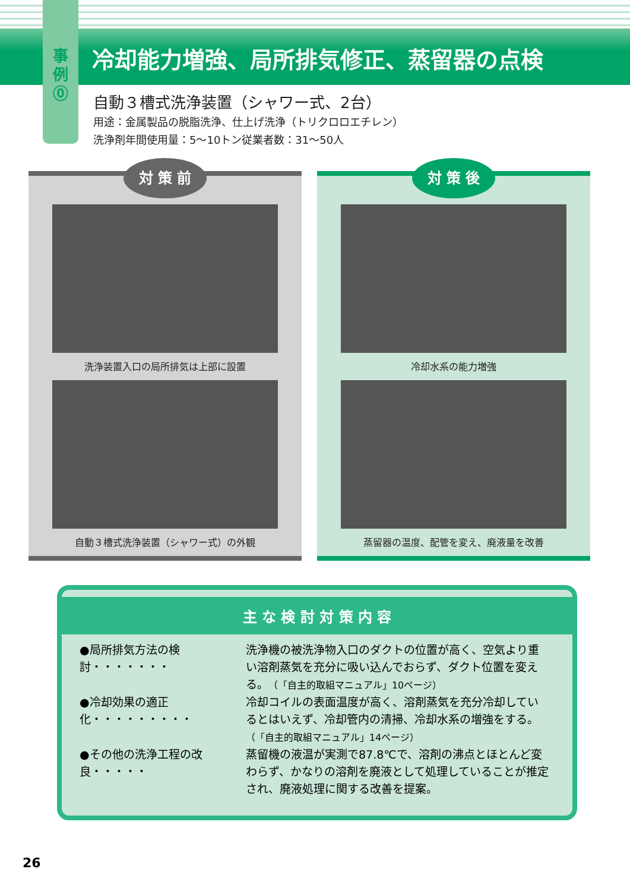事
例
⓪
冷却能力増強、局所排気修正、蒸留器の点検
自動３槽式洗浄装置（シャワー式、2台）
用途：金属製品の脱脂洗浄、仕上げ洗浄（トリクロロエチレン）
洗浄剤年間使用量：5〜10トン従業者数：31〜50人
対 策 前
洗浄装置入口の局所排気は上部に設置
自動３槽式洗浄装置（シャワー式）の外観
対 策 後
冷却水系の能力増強
蒸留器の温度、配管を変え、廃液量を改善
主 な 検 討 対 策 内 容
●局所排気方法の検討・・・・・・・
洗浄機の被洗浄物入口のダクトの位置が高く、空気より重い溶剤蒸気を充分に吸い込んでおらず、ダクト位置を変える。（「自主的取組マニュアル」10ページ）
●冷却効果の適正化・・・・・・・・・
冷却コイルの表面温度が高く、溶剤蒸気を充分冷却しているとはいえず、冷却管内の清掃、冷却水系の増強をする。（「自主的取組マニュアル」14ページ）
●その他の洗浄工程の改良・・・・・
蒸留機の液温が実測で87.8℃で、溶剤の沸点とほとんど変わらず、かなりの溶剤を廃液として処理していることが推定され、廃液処理に関する改善を提案。
26